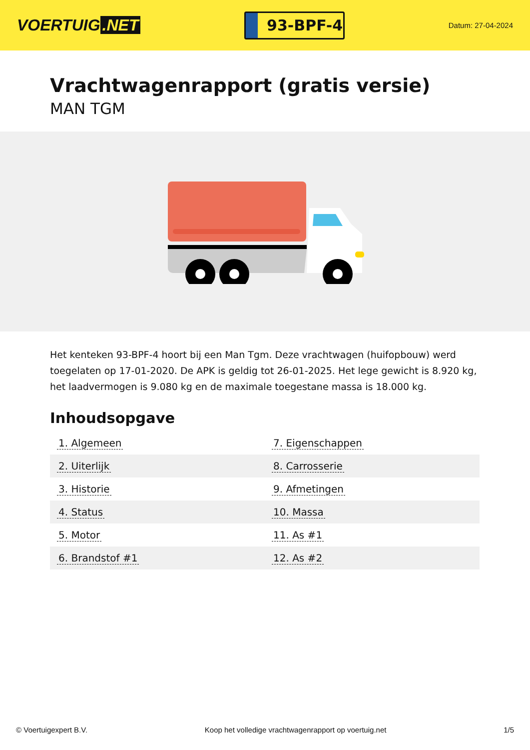VOERTUIG.NET
93-BPF-4
Datum: 27-04-2024
Vrachtwagenrapport (gratis versie)
MAN TGM
Het kenteken 93-BPF-4 hoort bij een Man Tgm. Deze vrachtwagen (huifopbouw) werd toegelaten op 17-01-2020. De APK is geldig tot 26-01-2025. Het lege gewicht is 8.920 kg, het laadvermogen is 9.080 kg en de maximale toegestane massa is 18.000 kg.
Inhoudsopgave
| 1. Algemeen | 7. Eigenschappen |
| 2. Uiterlijk | 8. Carrosserie |
| 3. Historie | 9. Afmetingen |
| 4. Status | 10. Massa |
| 5. Motor | 11. As #1 |
| 6. Brandstof #1 | 12. As #2 |
© Voertuigexpert B.V. Koop het volledige vrachtwagenrapport op voertuig.net 1/5